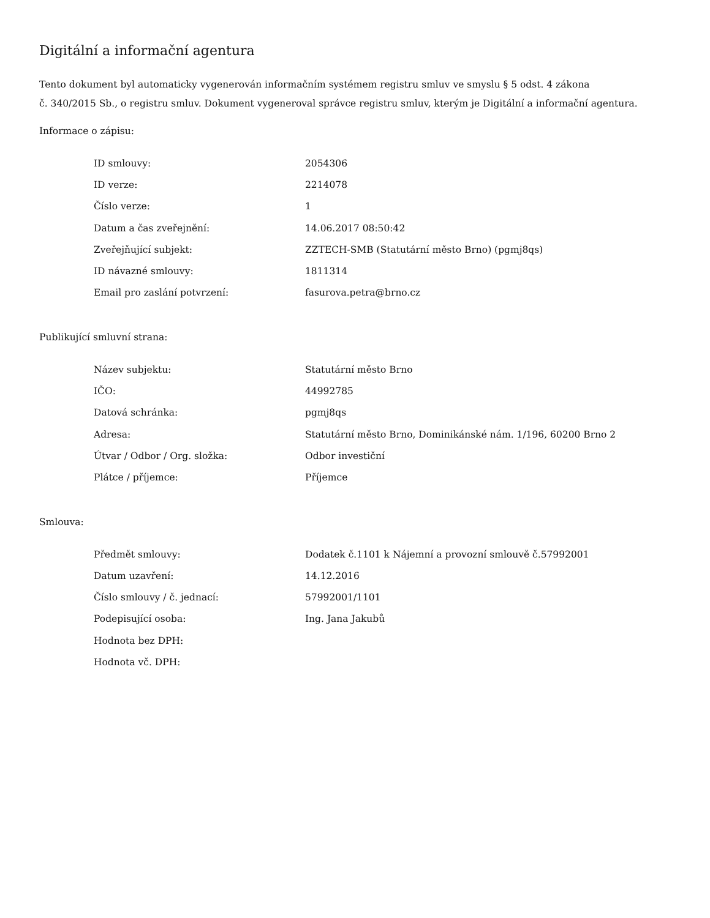Digitální a informační agentura
Tento dokument byl automaticky vygenerován informačním systémem registru smluv ve smyslu § 5 odst. 4 zákona
č. 340/2015 Sb., o registru smluv. Dokument vygeneroval správce registru smluv, kterým je Digitální a informační agentura.
Informace o zápisu:
| ID smlouvy: | 2054306 |
| ID verze: | 2214078 |
| Číslo verze: | 1 |
| Datum a čas zveřejnění: | 14.06.2017 08:50:42 |
| Zveřejňující subjekt: | ZZTECH-SMB (Statutární město Brno) (pgmj8qs) |
| ID návazné smlouvy: | 1811314 |
| Email pro zaslání potvrzení: | fasurova.petra@brno.cz |
Publikující smluvní strana:
| Název subjektu: | Statutární město Brno |
| IČO: | 44992785 |
| Datová schránka: | pgmj8qs |
| Adresa: | Statutární město Brno, Dominikánské nám. 1/196, 60200 Brno 2 |
| Útvar / Odbor / Org. složka: | Odbor investiční |
| Plátce / příjemce: | Příjemce |
Smlouva:
| Předmět smlouvy: | Dodatek č.1101 k Nájemní a provozní smlouvě č.57992001 |
| Datum uzavření: | 14.12.2016 |
| Číslo smlouvy / č. jednací: | 57992001/1101 |
| Podepisující osoba: | Ing. Jana Jakubů |
| Hodnota bez DPH: | |
| Hodnota vč. DPH: | |